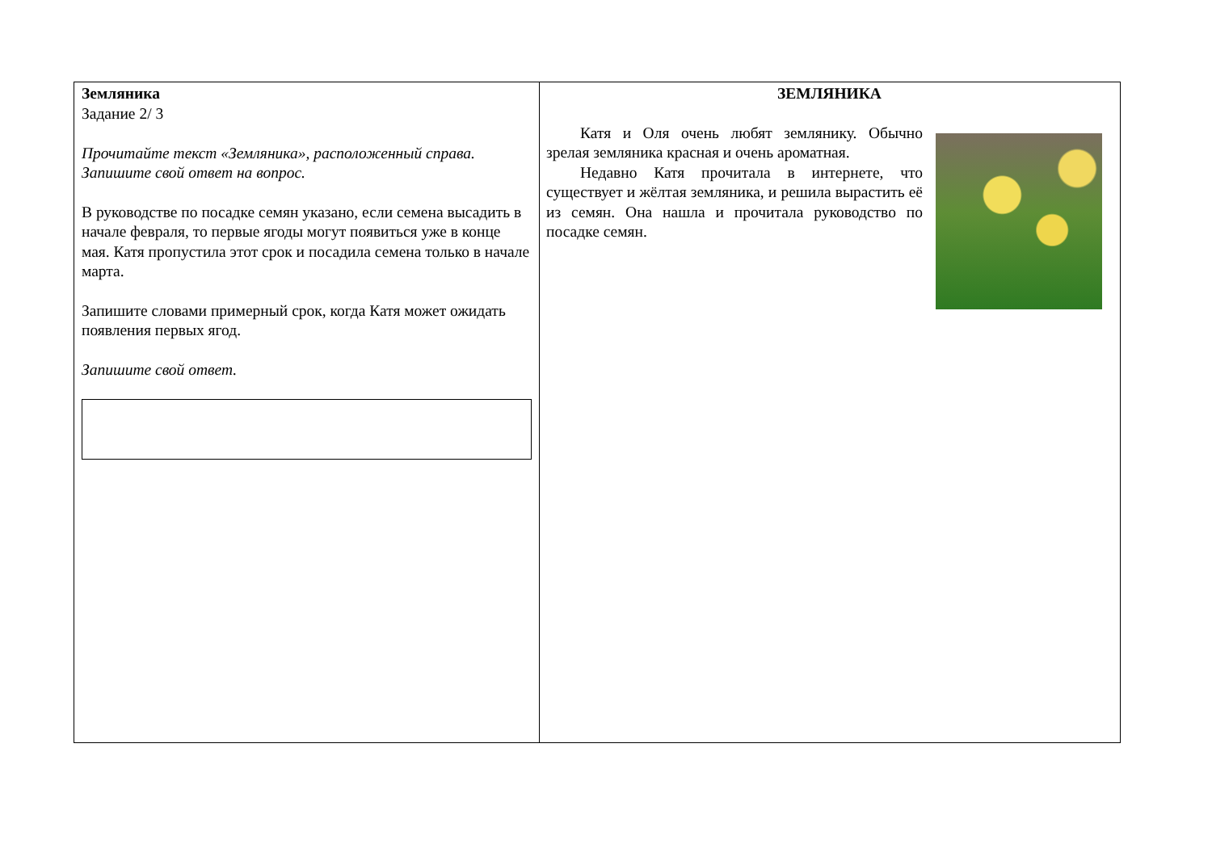| Земляника Задание 2/ 3 Прочитайте текст «Земляника», расположенный справа. Запишите свой ответ на вопрос. В руководстве по посадке семян указано, если семена высадить в начале февраля, то первые ягоды могут появиться уже в конце мая. Катя пропустила этот срок и посадила семена только в начале марта. Запишите словами примерный срок, когда Катя может ожидать появления первых ягод. Запишите свой ответ. | ЗЕМЛЯНИКА Катя и Оля очень любят землянику. Обычно зрелая земляника красная и очень ароматная. Недавно Катя прочитала в интернете, что существует и жёлтая земляника, и решила вырастить её из семян. Она нашла и прочитала руководство по посадке семян. |